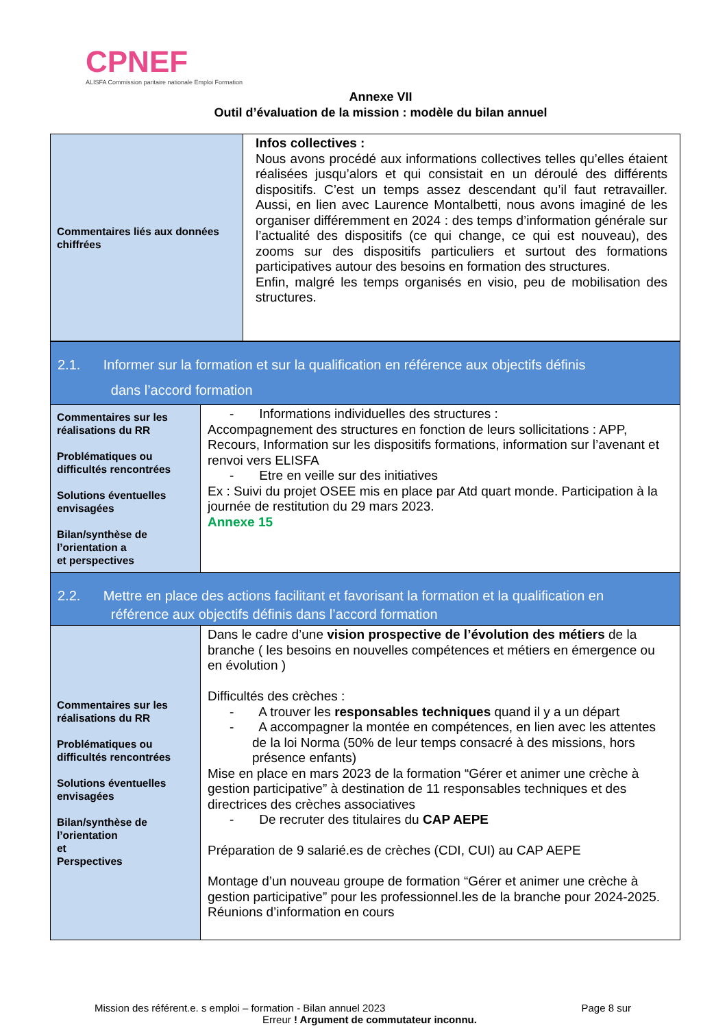CPNEF
ALISFA Commission paritaire nationale Emploi Formation
Annexe VII
Outil d’évaluation de la mission : modèle du bilan annuel
| Commentaires liés aux données chiffrées | Infos collectives : Nous avons procédé aux informations collectives telles qu’elles étaient réalisées jusqu’alors et qui consistait en un déroulé des différents dispositifs. C’est un temps assez descendant qu’il faut retravailler. Aussi, en lien avec Laurence Montalbetti, nous avons imaginé de les organiser différemment en 2024 : des temps d’information générale sur l’actualité des dispositifs (ce qui change, ce qui est nouveau), des zooms sur des dispositifs particuliers et surtout des formations participatives autour des besoins en formation des structures. Enfin, malgré les temps organisés en visio, peu de mobilisation des structures. |
| 2.1. Informer sur la formation et sur la qualification en référence aux objectifs définis dans l’accord formation | |
| Commentaires sur les réalisations du RR Problématiques ou difficultés rencontrées Solutions éventuelles envisagées Bilan/synthèse de l’orientation a et perspectives | - Informations individuelles des structures : Accompagnement des structures en fonction de leurs sollicitations : APP, Recours, Information sur les dispositifs formations, information sur l’avenant et renvoi vers ELISFA - Etre en veille sur des initiatives Ex : Suivi du projet OSEE mis en place par Atd quart monde. Participation à la journée de restitution du 29 mars 2023. Annexe 15 |
| 2.2. Mettre en place des actions facilitant et favorisant la formation et la qualification en référence aux objectifs définis dans l’accord formation | |
| Commentaires sur les réalisations du RR Problématiques ou difficultés rencontrées Solutions éventuelles envisagées Bilan/synthèse de l’orientation et Perspectives | Dans le cadre d’une vision prospective de l’évolution des métiers de la branche ( les besoins en nouvelles compétences et métiers en émergence ou en évolution ) Difficultés des crèches : - A trouver les responsables techniques quand il y a un départ - A accompagner la montée en compétences, en lien avec les attentes de la loi Norma (50% de leur temps consacré à des missions, hors présence enfants) Mise en place en mars 2023 de la formation “Gérer et animer une crèche à gestion participative” à destination de 11 responsables techniques et des directrices des crèches associatives - De recruter des titulaires du CAP AEPE Préparation de 9 salarié.es de crèches (CDI, CUI) au CAP AEPE Montage d’un nouveau groupe de formation “Gérer et animer une crèche à gestion participative” pour les professionnel.les de la branche pour 2024-2025. Réunions d’information en cours |
Mission des référent.e. s emploi – formation - Bilan annuel 2023 Page 8 sur
Erreur ! Argument de commutateur inconnu.